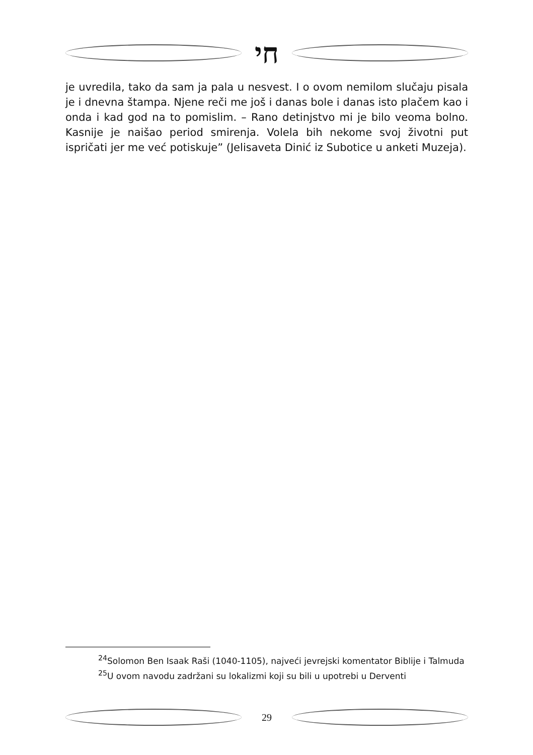חי
je uvredila, tako da sam ja pala u nesvest. I o ovom nemilom slučaju pisala je i dnevna štampa. Njene reči me još i danas bole i danas isto plačem kao i onda i kad god na to pomislim. – Rano detinjstvo mi je bilo veoma bolno. Kasnije je naišao period smirenja. Volela bih nekome svoj životni put ispričati jer me već potiskuje” (Jelisaveta Dinić iz Subotice u anketi Muzeja).
<sup>24</sup> Solomon Ben Isaak Raši (1040-1105), najveći jevrejski komentator Biblije i Talmuda
<sup>25</sup> U ovom navodu zadržani su lokalizmi koji su bili u upotrebi u Derventi
29